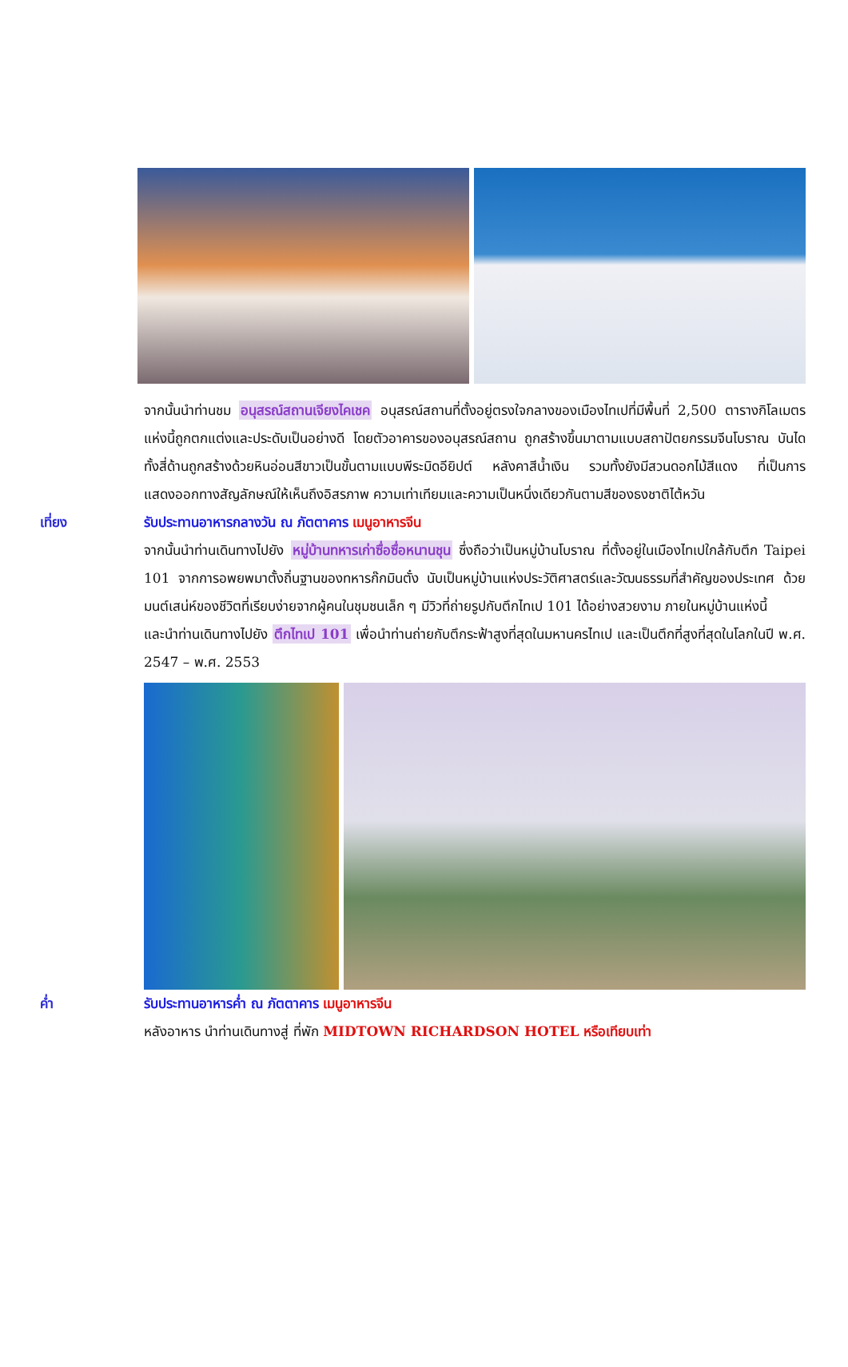จากนั้นนำท่านชม อนุสรณ์สถานเจียงไคเชค อนุสรณ์สถานที่ตั้งอยู่ตรงใจกลางของเมืองไทเปที่มีพื้นที่ 2,500 ตารางกิโลเมตรแห่งนี้ถูกตกแต่งและประดับเป็นอย่างดี โดยตัวอาคารของอนุสรณ์สถาน ถูกสร้างขึ้นมาตามแบบสถาปัตยกรรมจีนโบราณ บันไดทั้งสี่ด้านถูกสร้างด้วยหินอ่อนสีขาวเป็นขั้นตามแบบพีระมิดอียิปต์ หลังคาสีน้ำเงิน รวมทั้งยังมีสวนดอกไม้สีแดง ที่เป็นการแสดงออกทางสัญลักษณ์ให้เห็นถึงอิสรภาพ ความเท่าเทียมและความเป็นหนึ่งเดียวกันตามสีของธงชาติไต้หวัน
เที่ยง รับประทานอาหารกลางวัน ณ ภัตตาคาร เมนูอาหารจีน
จากนั้นนำท่านเดินทางไปยัง หมู่บ้านทหารเก่าซื่อซื่อหนานชุน ซึ่งถือว่าเป็นหมู่บ้านโบราณ ที่ตั้งอยู่ในเมืองไทเปใกล้กับตึก Taipei 101 จากการอพยพมาตั้งถิ่นฐานของทหารก๊กมินตั๋ง นับเป็นหมู่บ้านแห่งประวัติศาสตร์และวัฒนธรรมที่สำคัญของประเทศ ด้วยมนต์เสน่ห์ของชีวิตที่เรียบง่ายจากผู้คนในชุมชนเล็ก ๆ มีวิวที่ถ่ายรูปกับตึกไทเป 101 ได้อย่างสวยงาม ภายในหมู่บ้านแห่งนี้
และนำท่านเดินทางไปยัง ตึกไทเป 101 เพื่อนำท่านถ่ายกับตึกระฟ้าสูงที่สุดในมหานครไทเป และเป็นตึกที่สูงที่สุดในโลกในปี พ.ศ. 2547 – พ.ศ. 2553
ค่ำ รับประทานอาหารค่ำ ณ ภัตตาคาร เมนูอาหารจีน
หลังอาหาร นำท่านเดินทางสู่ ที่พัก MIDTOWN RICHARDSON HOTEL หรือเทียบเท่า